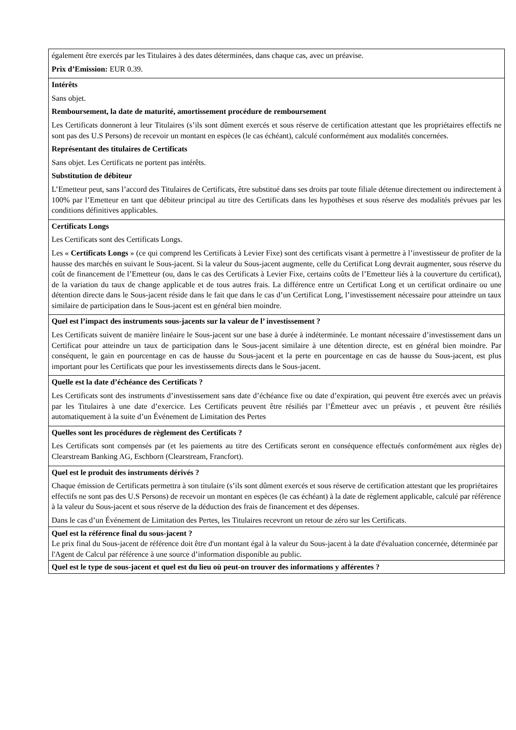| également être exercés par les Titulaires à des dates déterminées, dans chaque cas, avec un préavise. Prix d’Emission: EUR 0.39. |
| Intérêts Sans objet. Remboursement, la date de maturité, amortissement procédure de remboursement Les Certificats donneront à leur Titulaires (s’ils sont dûment exercés et sous réserve de certification attestant que les propriétaires effectifs ne sont pas des U.S Persons) de recevoir un montant en espèces (le cas échéant), calculé conformément aux modalités concernées. Représentant des titulaires de Certificats Sans objet. Les Certificats ne portent pas intérêts. Substitution de débiteur L’Emetteur peut, sans l’accord des Titulaires de Certificats, être substitué dans ses droits par toute filiale détenue directement ou indirectement à 100% par l’Emetteur en tant que débiteur principal au titre des Certificats dans les hypothèses et sous réserve des modalités prévues par les conditions définitives applicables. |
| Certificats Longs Les Certificats sont des Certificats Longs. Les « Certificats Longs » (ce qui comprend les Certificats à Levier Fixe) sont des certificats visant à permettre à l’investisseur de profiter de la hausse des marchés en suivant le Sous-jacent. Si la valeur du Sous-jacent augmente, celle du Certificat Long devrait augmenter, sous réserve du coût de financement de l’Emetteur (ou, dans le cas des Certificats à Levier Fixe, certains coûts de l’Emetteur liés à la couverture du certificat), de la variation du taux de change applicable et de tous autres frais. La différence entre un Certificat Long et un certificat ordinaire ou une détention directe dans le Sous-jacent réside dans le fait que dans le cas d’un Certificat Long, l’investissement nécessaire pour atteindre un taux similaire de participation dans le Sous-jacent est en général bien moindre. |
| Quel est l’impact des instruments sous-jacents sur la valeur de l’ investissement ? Les Certificats suivent de manière linéaire le Sous-jacent sur une base à durée à indéterminée. Le montant nécessaire d’investissement dans un Certificat pour atteindre un taux de participation dans le Sous-jacent similaire à une détention directe, est en général bien moindre. Par conséquent, le gain en pourcentage en cas de hausse du Sous-jacent et la perte en pourcentage en cas de hausse du Sous-jacent, est plus important pour les Certificats que pour les investissements directs dans le Sous-jacent. |
| Quelle est la date d’échéance des Certificats ? Les Certificats sont des instruments d’investissement sans date d’échéance fixe ou date d’expiration, qui peuvent être exercés avec un préavis par les Titulaires à une date d’exercice. Les Certificats peuvent être résiliés par l’Émetteur avec un préavis , et peuvent être résiliés automatiquement à la suite d’un Événement de Limitation des Pertes |
| Quelles sont les procédures de règlement des Certificats ? Les Certificats sont compensés par (et les paiements au titre des Certificats seront en conséquence effectués conformément aux règles de) Clearstream Banking AG, Eschborn (Clearstream, Francfort). |
| Quel est le produit des instruments dérivés ? Chaque émission de Certificats permettra à son titulaire (s’ils sont dûment exercés et sous réserve de certification attestant que les propriétaires effectifs ne sont pas des U.S Persons) de recevoir un montant en espèces (le cas échéant) à la date de règlement applicable, calculé par référence à la valeur du Sous-jacent et sous réserve de la déduction des frais de financement et des dépenses. Dans le cas d’un Événement de Limitation des Pertes, les Titulaires recevront un retour de zéro sur les Certificats. |
| Quel est la référence final du sous-jacent ? Le prix final du Sous-jacent de référence doit être d'un montant égal à la valeur du Sous-jacent à la date d'évaluation concernée, déterminée par l'Agent de Calcul par référence à une source d’information disponible au public. |
| Quel est le type de sous-jacent et quel est du lieu où peut-on trouver des informations y afférentes ? |